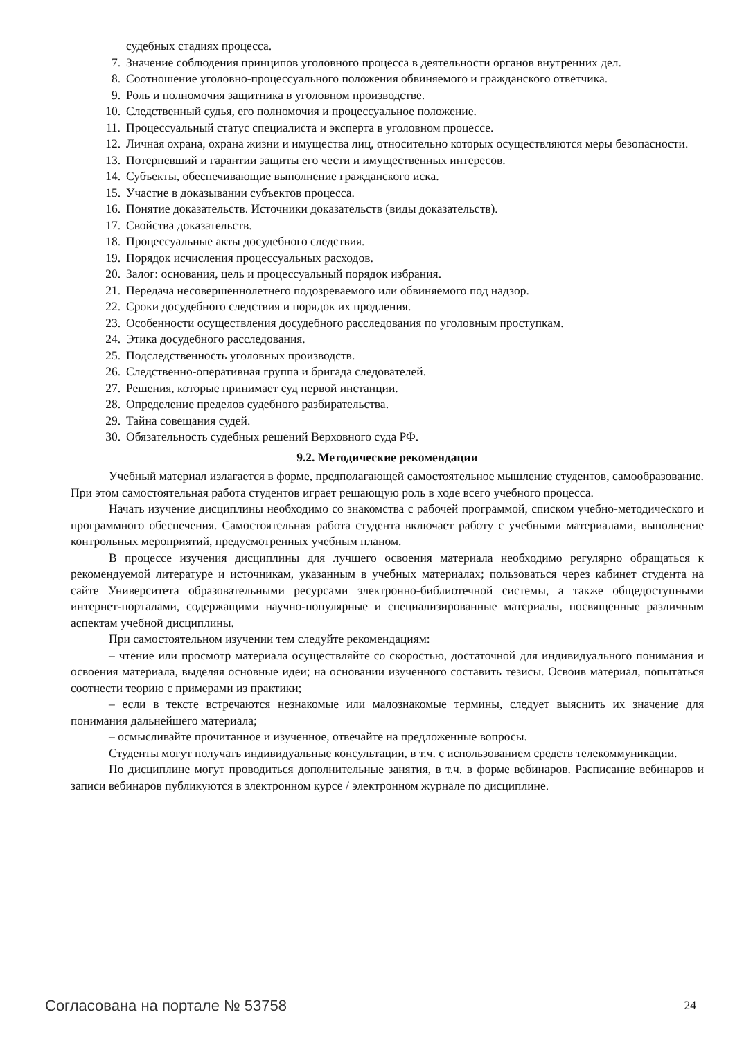судебных стадиях процесса.
7. Значение соблюдения принципов уголовного процесса в деятельности органов внутренних дел.
8. Соотношение уголовно-процессуального положения обвиняемого и гражданского ответчика.
9. Роль и полномочия защитника в уголовном производстве.
10. Следственный судья, его полномочия и процессуальное положение.
11. Процессуальный статус специалиста и эксперта в уголовном процессе.
12. Личная охрана, охрана жизни и имущества лиц, относительно которых осуществляются меры безопасности.
13. Потерпевший и гарантии защиты его чести и имущественных интересов.
14. Субъекты, обеспечивающие выполнение гражданского иска.
15. Участие в доказывании субъектов процесса.
16. Понятие доказательств. Источники доказательств (виды доказательств).
17. Свойства доказательств.
18. Процессуальные акты досудебного следствия.
19. Порядок исчисления процессуальных расходов.
20. Залог: основания, цель и процессуальный порядок избрания.
21. Передача несовершеннолетнего подозреваемого или обвиняемого под надзор.
22. Сроки досудебного следствия и порядок их продления.
23. Особенности осуществления досудебного расследования по уголовным проступкам.
24. Этика досудебного расследования.
25. Подследственность уголовных производств.
26. Следственно-оперативная группа и бригада следователей.
27. Решения, которые принимает суд первой инстанции.
28. Определение пределов судебного разбирательства.
29. Тайна совещания судей.
30. Обязательность судебных решений Верховного суда РФ.
9.2. Методические рекомендации
Учебный материал излагается в форме, предполагающей самостоятельное мышление студентов, самообразование. При этом самостоятельная работа студентов играет решающую роль в ходе всего учебного процесса.
Начать изучение дисциплины необходимо со знакомства с рабочей программой, списком учебно-методического и программного обеспечения. Самостоятельная работа студента включает работу с учебными материалами, выполнение контрольных мероприятий, предусмотренных учебным планом.
В процессе изучения дисциплины для лучшего освоения материала необходимо регулярно обращаться к рекомендуемой литературе и источникам, указанным в учебных материалах; пользоваться через кабинет студента на сайте Университета образовательными ресурсами электронно-библиотечной системы, а также общедоступными интернет-порталами, содержащими научно-популярные и специализированные материалы, посвященные различным аспектам учебной дисциплины.
При самостоятельном изучении тем следуйте рекомендациям:
– чтение или просмотр материала осуществляйте со скоростью, достаточной для индивидуального понимания и освоения материала, выделяя основные идеи; на основании изученного составить тезисы. Освоив материал, попытаться соотнести теорию с примерами из практики;
– если в тексте встречаются незнакомые или малознакомые термины, следует выяснить их значение для понимания дальнейшего материала;
– осмысливайте прочитанное и изученное, отвечайте на предложенные вопросы.
Студенты могут получать индивидуальные консультации, в т.ч. с использованием средств телекоммуникации.
По дисциплине могут проводиться дополнительные занятия, в т.ч. в форме вебинаров. Расписание вебинаров и записи вебинаров публикуются в электронном курсе / электронном журнале по дисциплине.
Согласована на портале № 53758 24